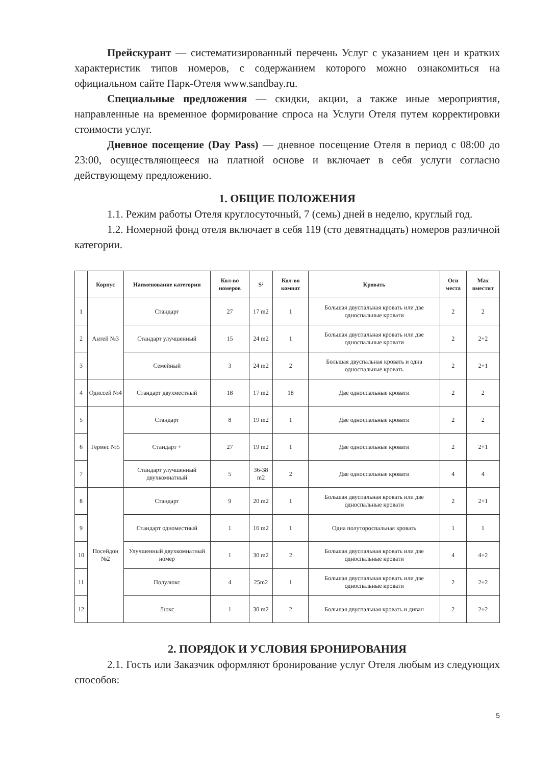Прейскурант — систематизированный перечень Услуг с указанием цен и кратких характеристик типов номеров, с содержанием которого можно ознакомиться на официальном сайте Парк-Отеля www.sandbay.ru.
Специальные предложения — скидки, акции, а также иные мероприятия, направленные на временное формирование спроса на Услуги Отеля путем корректировки стоимости услуг.
Дневное посещение (Day Pass) — дневное посещение Отеля в период с 08:00 до 23:00, осуществляющееся на платной основе и включает в себя услуги согласно действующему предложению.
1. ОБЩИЕ ПОЛОЖЕНИЯ
1.1. Режим работы Отеля круглосуточный, 7 (семь) дней в неделю, круглый год.
1.2. Номерной фонд отеля включает в себя 119 (сто девятнадцать) номеров различной категории.
| | Корпус | Наименование категории | Кол-во номеров | S² | Кол-во комнат | Кровать | Осн места | Max вместит |
| --- | --- | --- | --- | --- | --- | --- | --- | --- |
| 1 | Антей №3 | Стандарт | 27 | 17 m2 | 1 | Большая двуспальная кровать или две односпальные кровати | 2 | 2 |
| 2 | | Стандарт улучшенный | 15 | 24 m2 | 1 | Большая двуспальная кровать или две односпальные кровати | 2 | 2+2 |
| 3 | | Семейный | 3 | 24 m2 | 2 | Большая двуспальная кровать и одна односпальные кровать | 2 | 2+1 |
| 4 | Одиссей №4 | Стандарт двухместный | 18 | 17 m2 | 18 | Две односпальные кровати | 2 | 2 |
| 5 | Гермес №5 | Стандарт | 8 | 19 m2 | 1 | Две односпальные кровати | 2 | 2 |
| 6 | | Стандарт + | 27 | 19 m2 | 1 | Две односпальные кровати | 2 | 2+1 |
| 7 | | Стандарт улучшенный двухкомнатный | 5 | 36-38 m2 | 2 | Две односпальные кровати | 4 | 4 |
| 8 | Посейдон №2 | Стандарт | 9 | 20 m2 | 1 | Большая двуспальная кровать или две односпальные кровати | 2 | 2+1 |
| 9 | | Стандарт одноместный | 1 | 16 m2 | 1 | Одна полутороспальная кровать | 1 | 1 |
| 10 | | Улучшенный двухкомнатный номер | 1 | 30 m2 | 2 | Большая двуспальная кровать или две односпальные кровати | 4 | 4+2 |
| 11 | | Полулюкс | 4 | 25m2 | 1 | Большая двуспальная кровать или две односпальные кровати | 2 | 2+2 |
| 12 | | Люкс | 1 | 30 m2 | 2 | Большая двуспальная кровать и диван | 2 | 2+2 |
2. ПОРЯДОК И УСЛОВИЯ БРОНИРОВАНИЯ
2.1. Гость или Заказчик оформляют бронирование услуг Отеля любым из следующих способов:
5